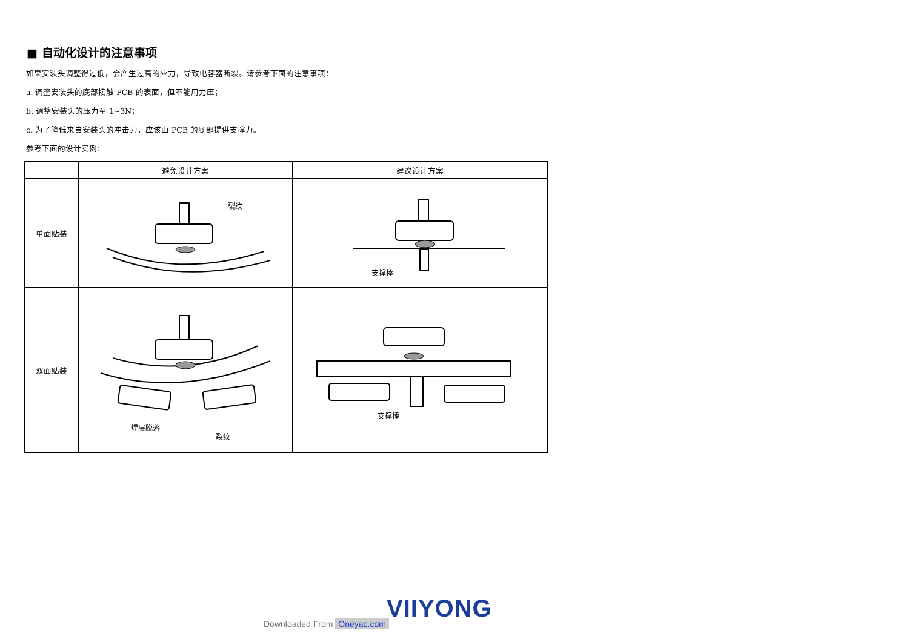■ 自动化设计的注意事项
如果安装头调整得过低，会产生过高的应力，导致电容器断裂。请参考下面的注意事项：
a. 调整安装头的底部接触 PCB 的表面，但不能用力压；
b. 调整安装头的压力至 1~3N；
c. 为了降低来自安装头的冲击力，应该由 PCB 的底部提供支撑力。
参考下面的设计实例：
| | 避免设计方案 | 建议设计方案 |
| --- | --- | --- |
| 单面贴装 | 裂纹 | 支撑棒 |
| 双面贴装 | 焊层脱落 裂纹 | 支撑棒 |
VIIYONG
Downloaded From Oneyac.com